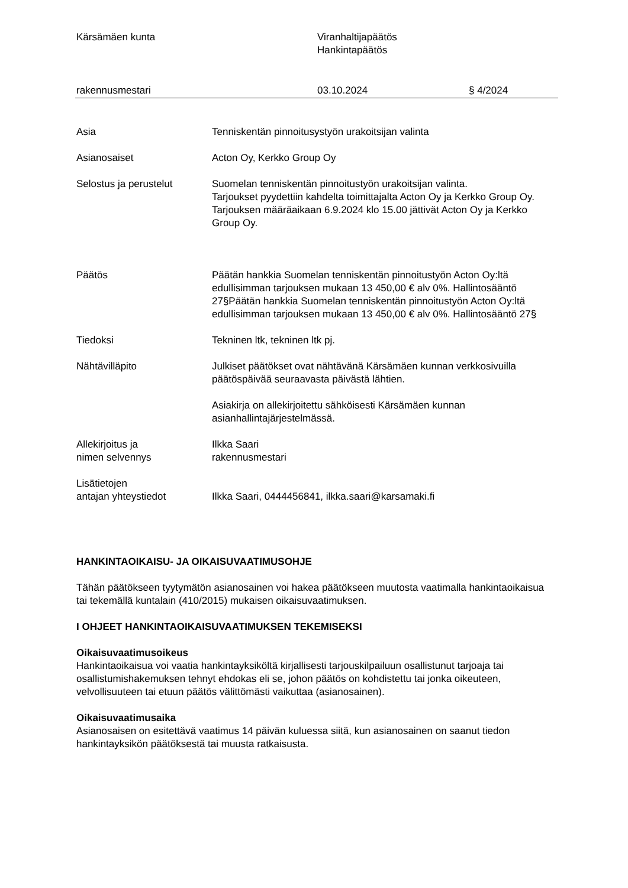Kärsämäen kunta Viranhaltijapäätös
Hankintapäätös
rakennusmestari 03.10.2024 § 4/2024
Asia Tenniskentän pinnoitusystyön urakoitsijan valinta
Asianosaiset Acton Oy, Kerkko Group Oy
Selostus ja perustelut Suomelan tenniskentän pinnoitustyön urakoitsijan valinta.
Tarjoukset pyydettiin kahdelta toimittajalta Acton Oy ja Kerkko Group Oy.
Tarjouksen määräaikaan 6.9.2024 klo 15.00 jättivät Acton Oy ja Kerkko Group Oy.
Päätös Päätän hankkia Suomelan tenniskentän pinnoitustyön Acton Oy:ltä edullisimman tarjouksen mukaan 13 450,00 € alv 0%. Hallintosääntö 27§Päätän hankkia Suomelan tenniskentän pinnoitustyön Acton Oy:ltä edullisimman tarjouksen mukaan 13 450,00 € alv 0%. Hallintosääntö 27§
Tiedoksi Tekninen ltk, tekninen ltk pj.
Nähtävilläpito Julkiset päätökset ovat nähtävänä Kärsämäen kunnan verkkosivuilla päätöspäivää seuraavasta päivästä lähtien.
Asiakirja on allekirjoitettu sähköisesti Kärsämäen kunnan asianhallintajärjestelmässä.
Allekirjoitus ja
nimen selvennys
Ilkka Saari
rakennusmestari
Lisätietojen
antajan yhteystiedot
Ilkka Saari, 0444456841, ilkka.saari@karsamaki.fi
HANKINTAOIKAISU- JA OIKAISUVAATIMUSOHJE
Tähän päätökseen tyytymätön asianosainen voi hakea päätökseen muutosta vaatimalla hankintaoikaisua tai tekemällä kuntalain (410/2015) mukaisen oikaisuvaatimuksen.
I OHJEET HANKINTAOIKAISUVAATIMUKSEN TEKEMISEKSI
Oikaisuvaatimusoikeus
Hankintaoikaisua voi vaatia hankintayksiköltä kirjallisesti tarjouskilpailuun osallistunut tarjoaja tai osallistumishakemuksen tehnyt ehdokas eli se, johon päätös on kohdistettu tai jonka oikeuteen, velvollisuuteen tai etuun päätös välittömästi vaikuttaa (asianosainen).
Oikaisuvaatimusaika
Asianosaisen on esitettävä vaatimus 14 päivän kuluessa siitä, kun asianosainen on saanut tiedon hankintayksikön päätöksestä tai muusta ratkaisusta.